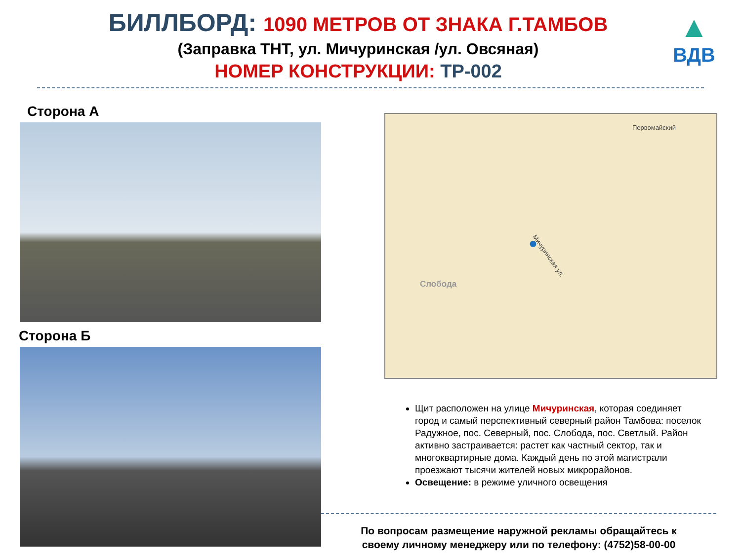▲
ВДВ
БИЛЛБОРД: 1090 МЕТРОВ ОТ ЗНАКА Г.ТАМБОВ
(Заправка ТНТ, ул. Мичуринская /ул. Овсяная)
НОМЕР КОНСТРУКЦИИ: ТР-002
Сторона А
Сторона Б
Первомайский
Слобода
Мичуринская ул.
●
Щит расположен на улице Мичуринская, которая соединяет город и самый перспективный северный район Тамбова: поселок Радужное, пос. Северный, пос. Слобода, пос. Светлый. Район активно застраивается: растет как частный сектор, так и многоквартирные дома. Каждый день по этой магистрали проезжают тысячи жителей новых микрорайонов.
Освещение: в режиме уличного освещения
По вопросам размещение наружной рекламы обращайтесь к
своему личному менеджеру или по телефону: (4752)58-00-00